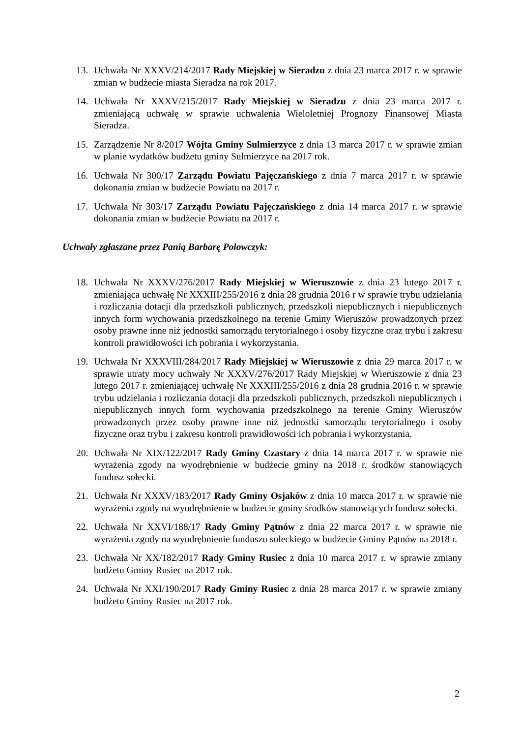13. Uchwała Nr XXXV/214/2017 Rady Miejskiej w Sieradzu z dnia 23 marca 2017 r. w sprawie zmian w budżecie miasta Sieradza na rok 2017.
14. Uchwała Nr XXXV/215/2017 Rady Miejskiej w Sieradzu z dnia 23 marca 2017 r. zmieniającą uchwałę w sprawie uchwalenia Wieloletniej Prognozy Finansowej Miasta Sieradza.
15. Zarządzenie Nr 8/2017 Wójta Gminy Sulmierzyce z dnia 13 marca 2017 r. w sprawie zmian w planie wydatków budżetu gminy Sulmierzyce na 2017 rok.
16. Uchwała Nr 300/17 Zarządu Powiatu Pajęczańskiego z dnia 7 marca 2017 r. w sprawie dokonania zmian w budżecie Powiatu na 2017 r.
17. Uchwała Nr 303/17 Zarządu Powiatu Pajęczańskiego z dnia 14 marca 2017 r. w sprawie dokonania zmian w budżecie Powiatu na 2017 r.
Uchwały zgłaszane przez Panią Barbarę Polowczyk:
18. Uchwała Nr XXXV/276/2017 Rady Miejskiej w Wieruszowie z dnia 23 lutego 2017 r. zmieniająca uchwałę Nr XXXIII/255/2016 z dnia 28 grudnia 2016 r w sprawie trybu udzielania i rozliczania dotacji dla przedszkoli publicznych, przedszkoli niepublicznych i niepublicznych innych form wychowania przedszkolnego na terenie Gminy Wieruszów prowadzonych przez osoby prawne inne niż jednostki samorządu terytorialnego i osoby fizyczne oraz trybu i zakresu kontroli prawidłowości ich pobrania i wykorzystania.
19. Uchwała Nr XXXVIII/284/2017 Rady Miejskiej w Wieruszowie z dnia 29 marca 2017 r. w sprawie utraty mocy uchwały Nr XXXV/276/2017 Rady Miejskiej w Wieruszowie z dnia 23 lutego 2017 r. zmieniającej uchwałę Nr XXXIII/255/2016 z dnia 28 grudnia 2016 r. w sprawie trybu udzielania i rozliczania dotacji dla przedszkoli publicznych, przedszkoli niepublicznych i niepublicznych innych form wychowania przedszkolnego na terenie Gminy Wieruszów prowadzonych przez osoby prawne inne niż jednostki samorządu terytorialnego i osoby fizyczne oraz trybu i zakresu kontroli prawidłowości ich pobrania i wykorzystania.
20. Uchwała Nr XIX/122/2017 Rady Gminy Czastary z dnia 14 marca 2017 r. w sprawie nie wyrażenia zgody na wyodrębnienie w budżecie gminy na 2018 r. środków stanowiących fundusz sołecki.
21. Uchwała Nr XXXV/183/2017 Rady Gminy Osjaków z dnia 10 marca 2017 r. w sprawie nie wyrażenia zgody na wyodrębnienie w budżecie gminy środków stanowiących fundusz sołecki.
22. Uchwała Nr XXVI/188/17 Rady Gminy Pątnów z dnia 22 marca 2017 r. w sprawie nie wyrażenia zgody na wyodrębnienie funduszu soleckiego w budżecie Gminy Pątnów na 2018 r.
23. Uchwała Nr XX/182/2017 Rady Gminy Rusiec z dnia 10 marca 2017 r. w sprawie zmiany budżetu Gminy Rusiec na 2017 rok.
24. Uchwała Nr XXI/190/2017 Rady Gminy Rusiec z dnia 28 marca 2017 r. w sprawie zmiany budżetu Gminy Rusiec na 2017 rok.
2